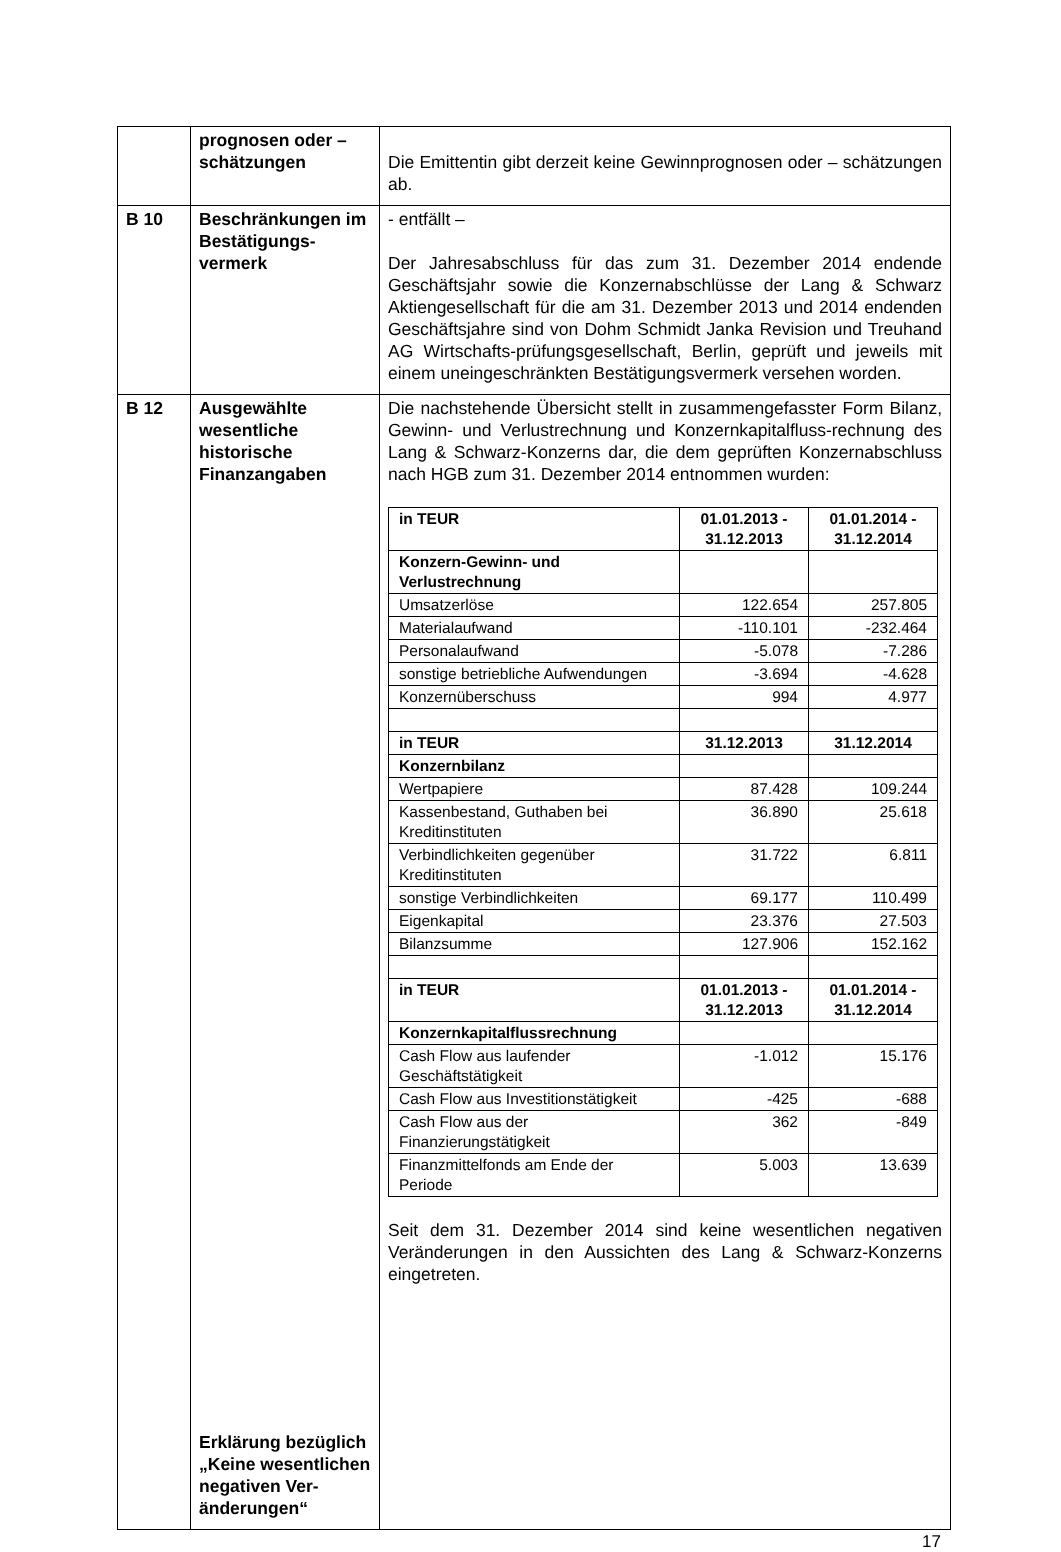| | prognosen oder – schätzungen | Die Emittentin gibt derzeit keine Gewinnprognosen oder – schätzungen ab. |
| B 10 | Beschränkungen im Bestätigungs-vermerk | - entfällt – Der Jahresabschluss für das zum 31. Dezember 2014 endende Geschäftsjahr sowie die Konzernabschlüsse der Lang & Schwarz Aktiengesellschaft für die am 31. Dezember 2013 und 2014 endenden Geschäftsjahre sind von Dohm Schmidt Janka Revision und Treuhand AG Wirtschafts-prüfungsgesellschaft, Berlin, geprüft und jeweils mit einem uneingeschränkten Bestätigungsvermerk versehen worden. |
| B 12 | Ausgewählte wesentliche historische Finanzangaben Erklärung bezüglich „Keine wesentlichen negativen Ver-änderungen“ | Die nachstehende Übersicht stellt in zusammengefasster Form Bilanz, Gewinn- und Verlustrechnung und Konzernkapitalfluss-rechnung des Lang & Schwarz-Konzerns dar, die dem geprüften Konzernabschluss nach HGB zum 31. Dezember 2014 entnommen wurden: / in TEUR / 01.01.2013 - 31.12.2013 / 01.01.2014 - 31.12.2014 / / --- / --- / --- / / Konzern-Gewinn- und Verlustrechnung / / / / Umsatzerlöse / 122.654 / 257.805 / / Materialaufwand / -110.101 / -232.464 / / Personalaufwand / -5.078 / -7.286 / / sonstige betriebliche Aufwendungen / -3.694 / -4.628 / / Konzernüberschuss / 994 / 4.977 / / in TEUR / 31.12.2013 / 31.12.2014 / / Konzernbilanz / / / / Wertpapiere / 87.428 / 109.244 / / Kassenbestand, Guthaben bei Kreditinstituten / 36.890 / 25.618 / / Verbindlichkeiten gegenüber Kreditinstituten / 31.722 / 6.811 / / sonstige Verbindlichkeiten / 69.177 / 110.499 / / Eigenkapital / 23.376 / 27.503 / / Bilanzsumme / 127.906 / 152.162 / / in TEUR / 01.01.2013 - 31.12.2013 / 01.01.2014 - 31.12.2014 / / Konzernkapitalflussrechnung / / / / Cash Flow aus laufender Geschäftstätigkeit / -1.012 / 15.176 / / Cash Flow aus Investitionstätigkeit / -425 / -688 / / Cash Flow aus der Finanzierungstätigkeit / 362 / -849 / / Finanzmittelfonds am Ende der Periode / 5.003 / 13.639 / Seit dem 31. Dezember 2014 sind keine wesentlichen negativen Veränderungen in den Aussichten des Lang & Schwarz-Konzerns eingetreten. |
17